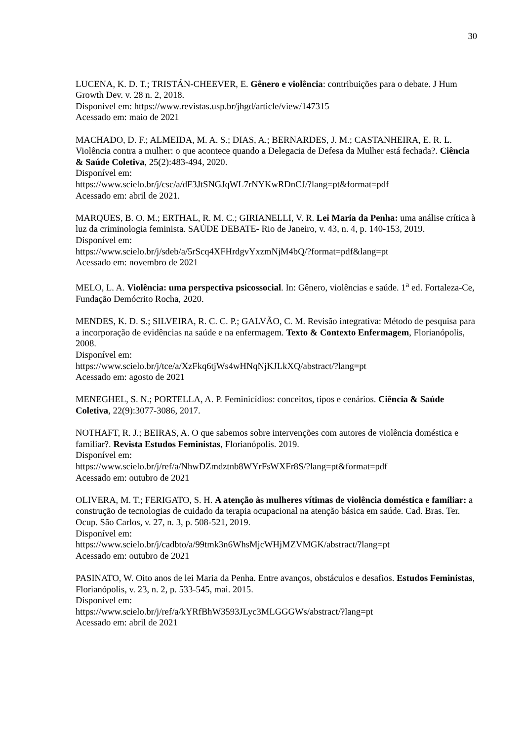30
LUCENA, K. D. T.; TRISTÁN-CHEEVER, E. Gênero e violência: contribuições para o debate. J Hum Growth Dev. v. 28 n. 2, 2018.
Disponível em: https://www.revistas.usp.br/jhgd/article/view/147315
Acessado em: maio de 2021
MACHADO, D. F.; ALMEIDA, M. A. S.; DIAS, A.; BERNARDES, J. M.; CASTANHEIRA, E. R. L. Violência contra a mulher: o que acontece quando a Delegacia de Defesa da Mulher está fechada?. Ciência & Saúde Coletiva, 25(2):483-494, 2020.
Disponível em:
https://www.scielo.br/j/csc/a/dF3JtSNGJqWL7rNYKwRDnCJ/?lang=pt&format=pdf
Acessado em: abril de 2021.
MARQUES, B. O. M.; ERTHAL, R. M. C.; GIRIANELLI, V. R. Lei Maria da Penha: uma análise crítica à luz da criminologia feminista. SAÚDE DEBATE- Rio de Janeiro, v. 43, n. 4, p. 140-153, 2019.
Disponível em:
https://www.scielo.br/j/sdeb/a/5rScq4XFHrdgvYxzmNjM4bQ/?format=pdf&lang=pt
Acessado em: novembro de 2021
MELO, L. A. Violência: uma perspectiva psicossocial. In: Gênero, violências e saúde. 1<sup>a</sup> ed. Fortaleza-Ce, Fundação Demócrito Rocha, 2020.
MENDES, K. D. S.; SILVEIRA, R. C. C. P.; GALVÃO, C. M. Revisão integrativa: Método de pesquisa para a incorporação de evidências na saúde e na enfermagem. Texto & Contexto Enfermagem, Florianópolis, 2008.
Disponível em:
https://www.scielo.br/j/tce/a/XzFkq6tjWs4wHNqNjKJLkXQ/abstract/?lang=pt
Acessado em: agosto de 2021
MENEGHEL, S. N.; PORTELLA, A. P. Feminicídios: conceitos, tipos e cenários. Ciência & Saúde Coletiva, 22(9):3077-3086, 2017.
NOTHAFT, R. J.; BEIRAS, A. O que sabemos sobre intervenções com autores de violência doméstica e familiar?. Revista Estudos Feministas, Florianópolis. 2019.
Disponível em:
https://www.scielo.br/j/ref/a/NhwDZmdztnb8WYrFsWXFr8S/?lang=pt&format=pdf
Acessado em: outubro de 2021
OLIVERA, M. T.; FERIGATO, S. H. A atenção às mulheres vítimas de violência doméstica e familiar: a construção de tecnologias de cuidado da terapia ocupacional na atenção básica em saúde. Cad. Bras. Ter. Ocup. São Carlos, v. 27, n. 3, p. 508-521, 2019.
Disponível em:
https://www.scielo.br/j/cadbto/a/99tmk3n6WhsMjcWHjMZVMGK/abstract/?lang=pt
Acessado em: outubro de 2021
PASINATO, W. Oito anos de lei Maria da Penha. Entre avanços, obstáculos e desafios. Estudos Feministas, Florianópolis, v. 23, n. 2, p. 533-545, mai. 2015.
Disponível em:
https://www.scielo.br/j/ref/a/kYRfBhW3593JLyc3MLGGGWs/abstract/?lang=pt
Acessado em: abril de 2021